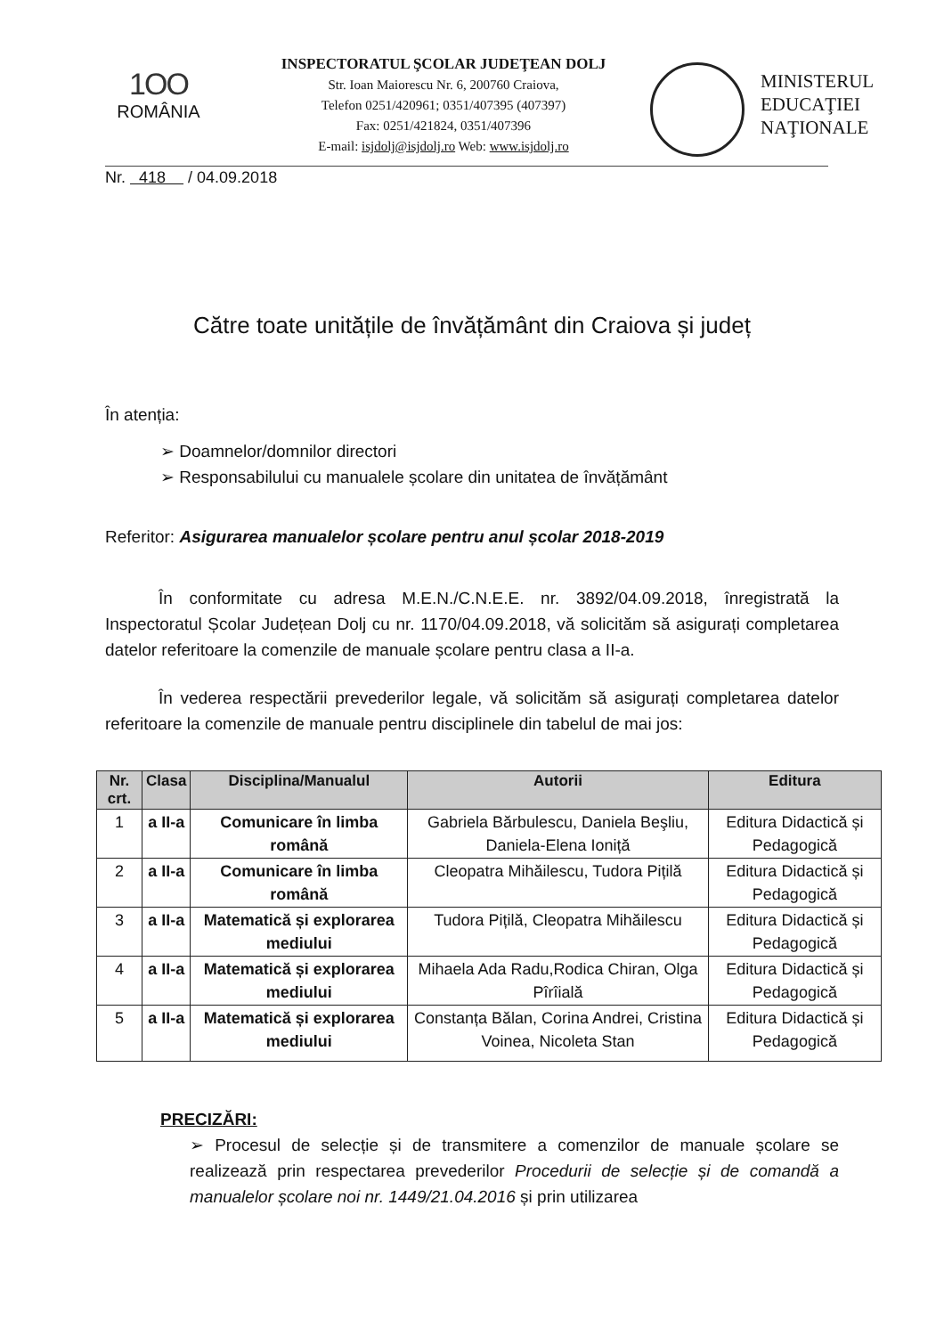1OO
ROMÂNIA
INSPECTORATUL ŞCOLAR JUDEŢEAN DOLJ
Str. Ioan Maiorescu Nr. 6, 200760 Craiova,
Telefon 0251/420961; 0351/407395 (407397)
Fax: 0251/421824, 0351/407396
E-mail: isjdolj@isjdolj.ro Web: www.isjdolj.ro
MINISTERUL
EDUCAŢIEI
NAŢIONALE
Nr. 418 / 04.09.2018
Către toate unitățile de învățământ din Craiova și județ
În atenția:
➢ Doamnelor/domnilor directori
➢ Responsabilului cu manualele școlare din unitatea de învățământ
Referitor: Asigurarea manualelor școlare pentru anul școlar 2018-2019
În conformitate cu adresa M.E.N./C.N.E.E. nr. 3892/04.09.2018, înregistrată la Inspectoratul Școlar Județean Dolj cu nr. 1170/04.09.2018, vă solicităm să asigurați completarea datelor referitoare la comenzile de manuale școlare pentru clasa a II-a.
În vederea respectării prevederilor legale, vă solicităm să asigurați completarea datelor referitoare la comenzile de manuale pentru disciplinele din tabelul de mai jos:
| Nr. crt. | Clasa | Disciplina/Manualul | Autorii | Editura |
| --- | --- | --- | --- | --- |
| 1 | a II-a | Comunicare în limba română | Gabriela Bărbulescu, Daniela Beşliu, Daniela-Elena Ioniță | Editura Didactică și Pedagogică |
| 2 | a II-a | Comunicare în limba română | Cleopatra Mihăilescu, Tudora Pițilă | Editura Didactică și Pedagogică |
| 3 | a II-a | Matematică și explorarea mediului | Tudora Pițilă, Cleopatra Mihăilescu | Editura Didactică și Pedagogică |
| 4 | a II-a | Matematică și explorarea mediului | Mihaela Ada Radu,Rodica Chiran, Olga Pîrîială | Editura Didactică și Pedagogică |
| 5 | a II-a | Matematică și explorarea mediului | Constanța Bălan, Corina Andrei, Cristina Voinea, Nicoleta Stan | Editura Didactică și Pedagogică |
PRECIZĂRI:
➢ Procesul de selecție și de transmitere a comenzilor de manuale școlare se realizează prin respectarea prevederilor Procedurii de selecție și de comandă a manualelor școlare noi nr. 1449/21.04.2016 și prin utilizarea